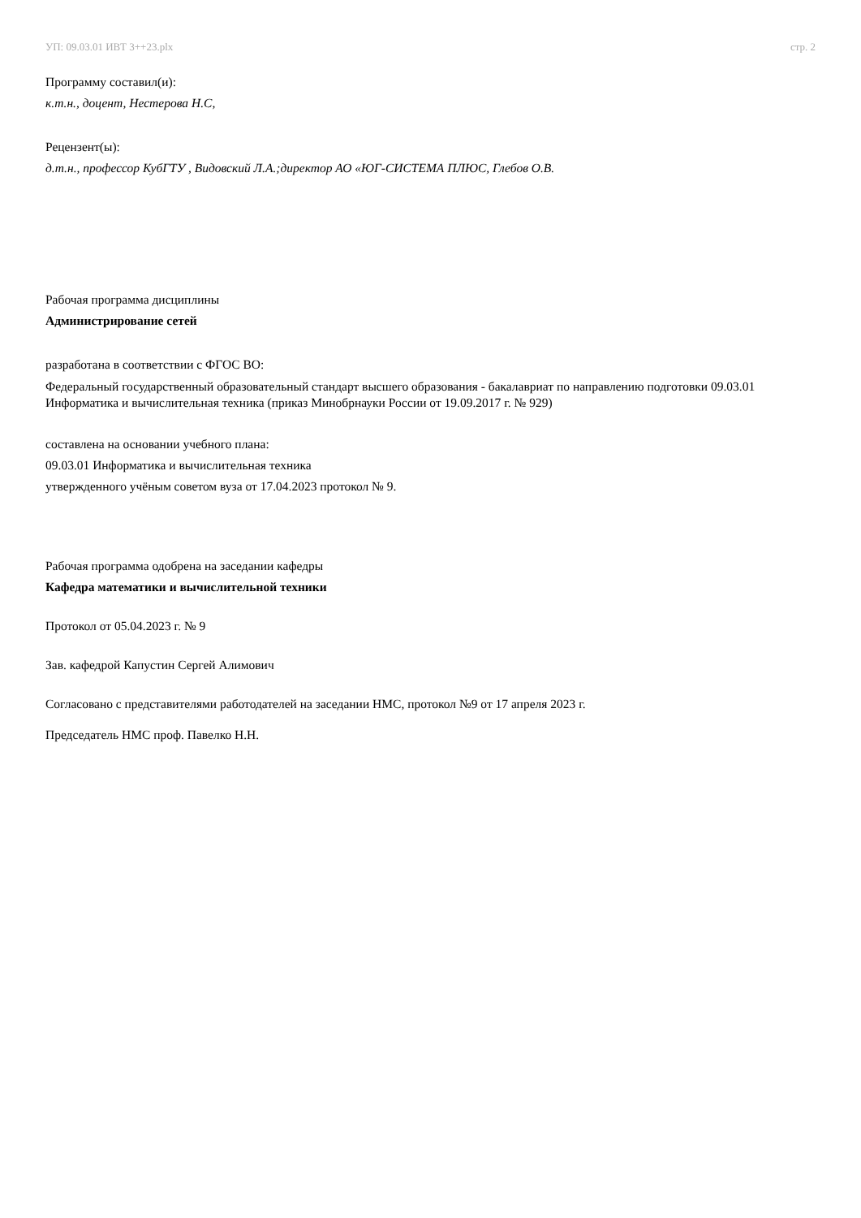УП: 09.03.01 ИВТ 3++23.plx стр. 2
Программу составил(и):
к.т.н., доцент, Нестеровa Н.С,
Рецензент(ы):
д.т.н., профессор КубГТУ , Видовский Л.А.;директор АО «ЮГ-СИСТЕМА ПЛЮС, Глебов О.В.
Рабочая программа дисциплины
Администрирование сетей
разработана в соответствии с ФГОС ВО:
Федеральный государственный образовательный стандарт высшего образования - бакалавриат по направлению подготовки 09.03.01 Информатика и вычислительная техника (приказ Минобрнауки России от 19.09.2017 г. № 929)
составлена на основании учебного плана:
09.03.01 Информатика и вычислительная техника
утвержденного учёным советом вуза от 17.04.2023 протокол № 9.
Рабочая программа одобрена на заседании кафедры
Кафедра математики и вычислительной техники
Протокол от 05.04.2023 г. № 9
Зав. кафедрой Капустин Сергей Алимович
Согласовано с представителями работодателей на заседании НМС, протокол №9 от 17 апреля 2023 г.
Председатель НМС проф. Павелко Н.Н.